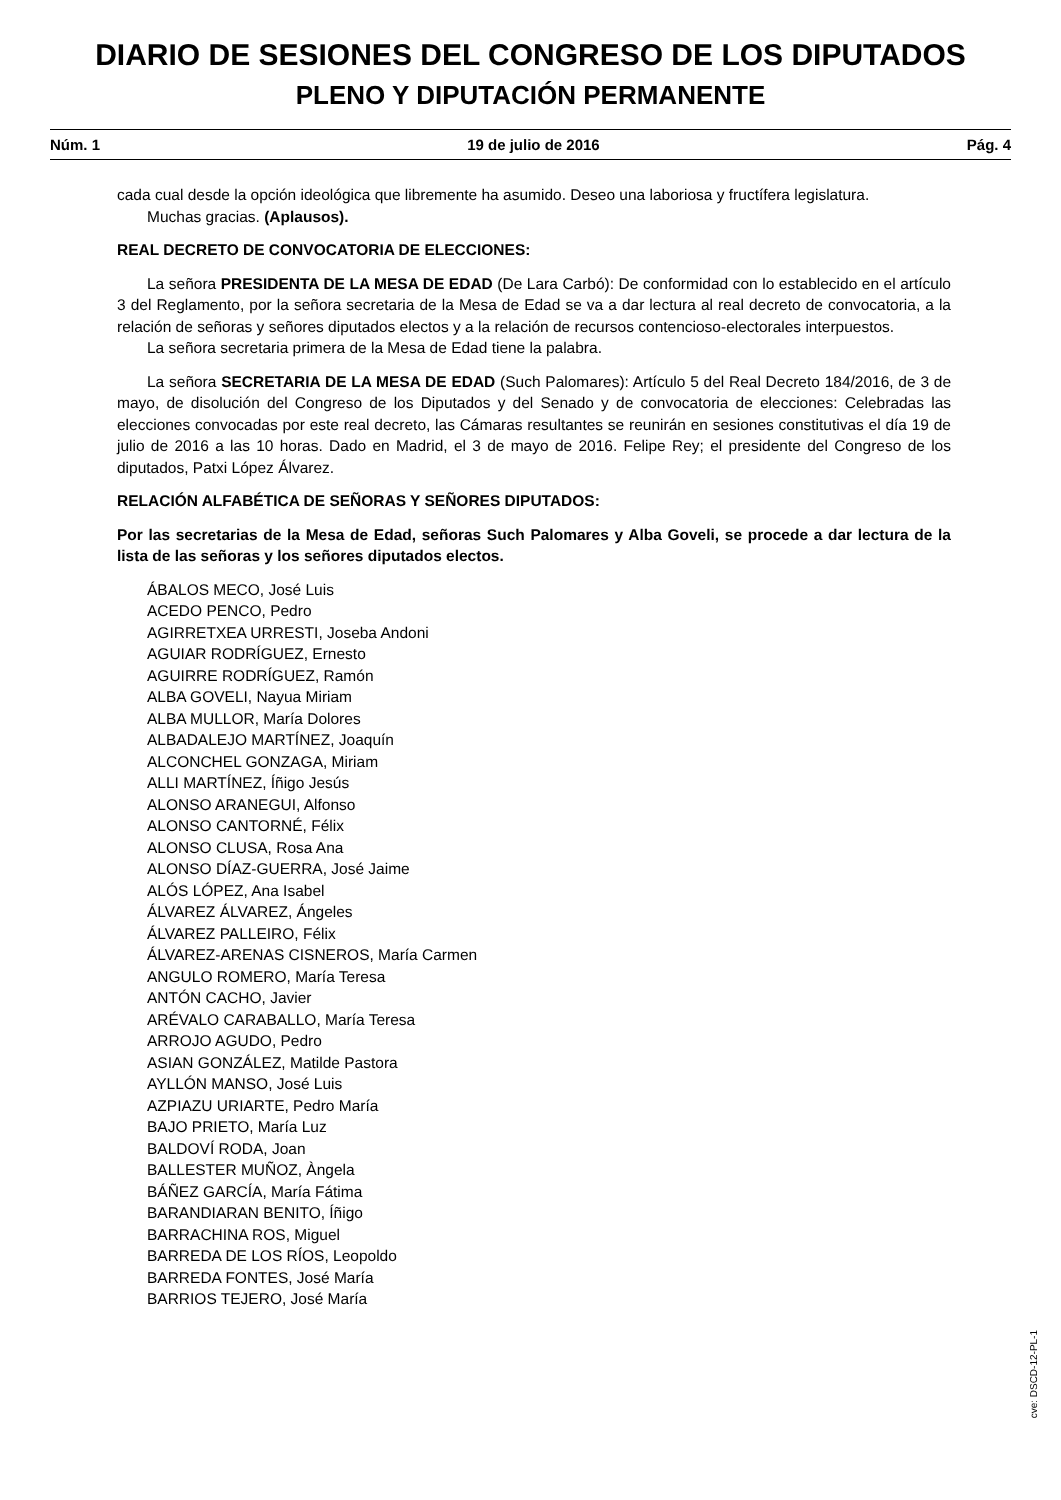DIARIO DE SESIONES DEL CONGRESO DE LOS DIPUTADOS
PLENO Y DIPUTACIÓN PERMANENTE
Núm. 1 19 de julio de 2016 Pág. 4
cada cual desde la opción ideológica que libremente ha asumido. Deseo una laboriosa y fructífera legislatura.
Muchas gracias. (Aplausos).
REAL DECRETO DE CONVOCATORIA DE ELECCIONES:
La señora PRESIDENTA DE LA MESA DE EDAD (De Lara Carbó): De conformidad con lo establecido en el artículo 3 del Reglamento, por la señora secretaria de la Mesa de Edad se va a dar lectura al real decreto de convocatoria, a la relación de señoras y señores diputados electos y a la relación de recursos contencioso-electorales interpuestos.
La señora secretaria primera de la Mesa de Edad tiene la palabra.
La señora SECRETARIA DE LA MESA DE EDAD (Such Palomares): Artículo 5 del Real Decreto 184/2016, de 3 de mayo, de disolución del Congreso de los Diputados y del Senado y de convocatoria de elecciones: Celebradas las elecciones convocadas por este real decreto, las Cámaras resultantes se reunirán en sesiones constitutivas el día 19 de julio de 2016 a las 10 horas. Dado en Madrid, el 3 de mayo de 2016. Felipe Rey; el presidente del Congreso de los diputados, Patxi López Álvarez.
RELACIÓN ALFABÉTICA DE SEÑORAS Y SEÑORES DIPUTADOS:
Por las secretarias de la Mesa de Edad, señoras Such Palomares y Alba Goveli, se procede a dar lectura de la lista de las señoras y los señores diputados electos.
ÁBALOS MECO, José Luis
ACEDO PENCO, Pedro
AGIRRETXEA URRESTI, Joseba Andoni
AGUIAR RODRÍGUEZ, Ernesto
AGUIRRE RODRÍGUEZ, Ramón
ALBA GOVELI, Nayua Miriam
ALBA MULLOR, María Dolores
ALBADALEJO MARTÍNEZ, Joaquín
ALCONCHEL GONZAGA, Miriam
ALLI MARTÍNEZ, Íñigo Jesús
ALONSO ARANEGUI, Alfonso
ALONSO CANTORNÉ, Félix
ALONSO CLUSA, Rosa Ana
ALONSO DÍAZ-GUERRA, José Jaime
ALÓS LÓPEZ, Ana Isabel
ÁLVAREZ ÁLVAREZ, Ángeles
ÁLVAREZ PALLEIRO, Félix
ÁLVAREZ-ARENAS CISNEROS, María Carmen
ANGULO ROMERO, María Teresa
ANTÓN CACHO, Javier
ARÉVALO CARABALLO, María Teresa
ARROJO AGUDO, Pedro
ASIAN GONZÁLEZ, Matilde Pastora
AYLLÓN MANSO, José Luis
AZPIAZU URIARTE, Pedro María
BAJO PRIETO, María Luz
BALDOVÍ RODA, Joan
BALLESTER MUÑOZ, Àngela
BÁÑEZ GARCÍA, María Fátima
BARANDIARAN BENITO, Íñigo
BARRACHINA ROS, Miguel
BARREDA DE LOS RÍOS, Leopoldo
BARREDA FONTES, José María
BARRIOS TEJERO, José María
cve: DSCD-12-PL-1